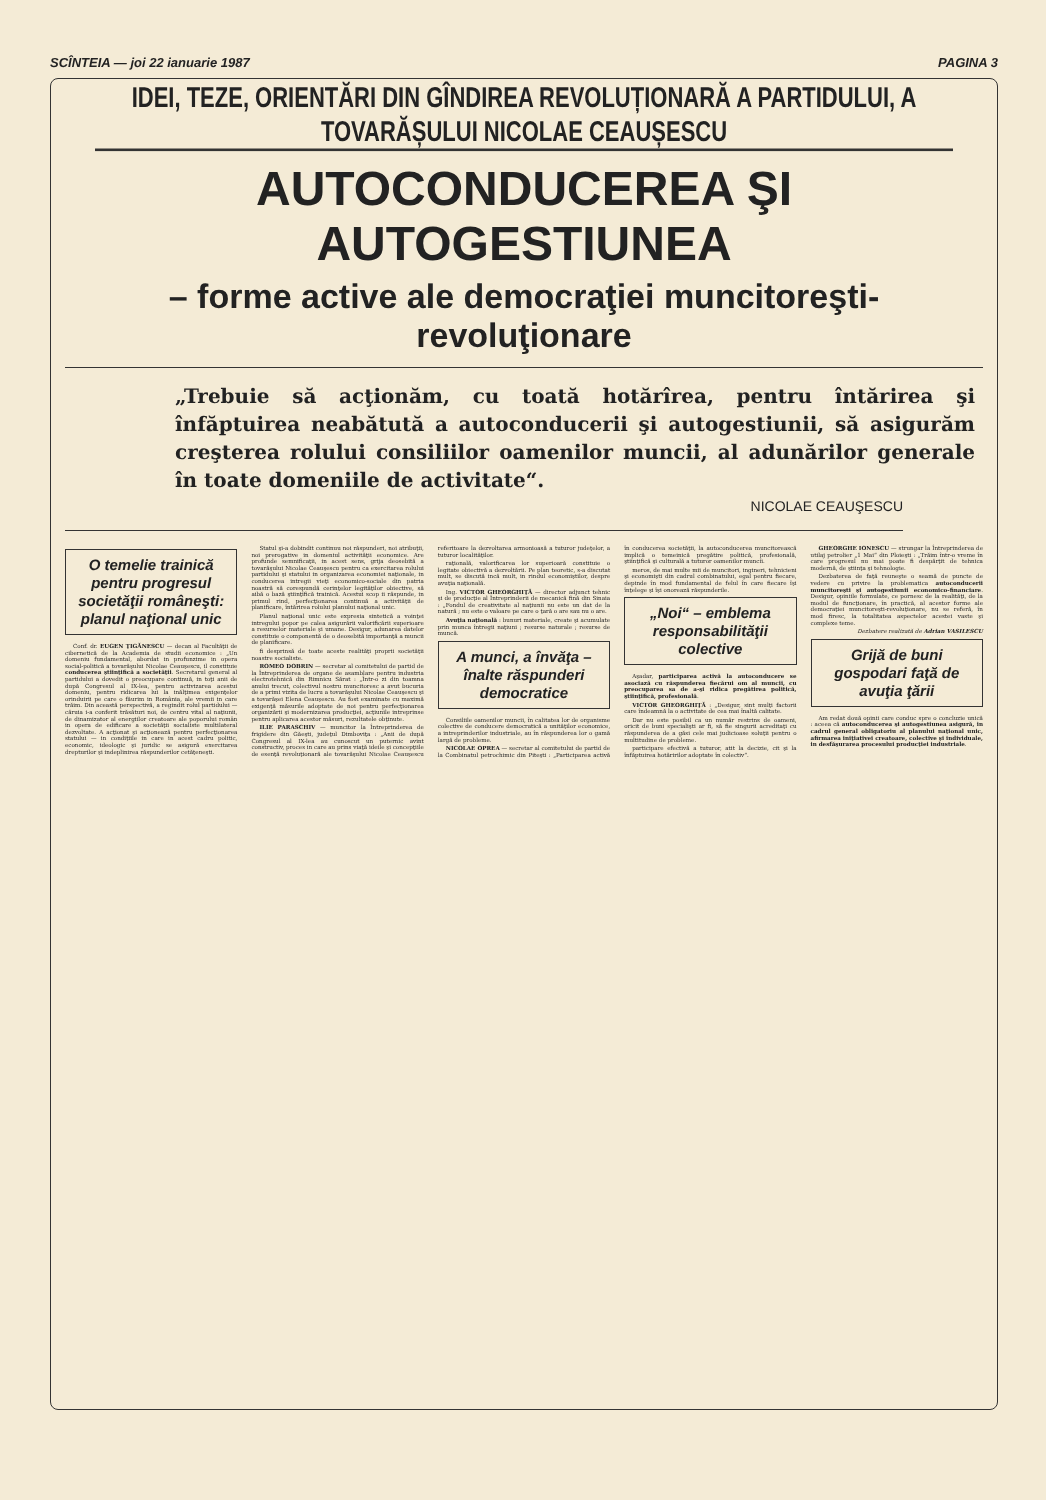SCÎNTEIA — joi 22 ianuarie 1987 PAGINA 3
IDEI, TEZE, ORIENTĂRI DIN GÎNDIREA REVOLUȚIONARĂ A PARTIDULUI, A TOVARĂȘULUI NICOLAE CEAUȘESCU
AUTOCONDUCEREA ŞI AUTOGESTIUNEA
– forme active ale democraţiei muncitoreşti-revoluţionare
„Trebuie să acţionăm, cu toată hotărîrea, pentru întărirea şi înfăptuirea neabătută a autoconducerii şi autogestiunii, să asigurăm creşterea rolului consiliilor oamenilor muncii, al adunărilor generale în toate domeniile de activitate“.
NICOLAE CEAUŞESCU
O temelie trainică pentru progresul societăţii româneşti: planul naţional unic
Conf. dr. EUGEN ŢIGĂNESCU — decan al Facultăţii de cibernetică de la Academia de studii economice : „Un domeniu fundamental, abordat in profunzime in opera social-politică a tovarăşului Nicolae Ceauşescu, il constituie conducerea ştiinţifică a societăţii. Secretarul general al partidului a dovedit o preocupare continuă, in toţi anii de după Congresul al IX-lea, pentru activizarea acestui domeniu, pentru ridicarea lui la inălţimea exigenţelor orinduirii pe care o făurim in România, ale vremii in care trăim. Din această perspectivă, a regindit rolul partidului — căruia i-a conferit trăsături noi, de centru vital al naţiunii, de dinamizator al energiilor creatoare ale poporului român in opera de edificare a societăţii socialiste multilateral dezvoltate. A acţionat şi acţionează pentru perfecţionarea statului — in condiţiile in care in acest cadru politic, economic, ideologic şi juridic se asigură exercitarea drepturilor şi indeplinirea răspunderilor cetăţeneşti.
Statul şi-a dobindit continuu noi răspunderi, noi atribuţii, noi prerogative in domeniul activităţii economice. Are profunde semnificaţii, in acest sens, grija deosebită a tovarăşului Nicolae Ceauşescu pentru ca exercitarea rolului partidului şi statului in organizarea economiei naţionale, in conducerea intregii vieţi economico-sociale din patria noastră să corespundă cerinţelor legităţilor obiective, să aibă o bază ştiinţifică trainică. Acestui scop ii răspunde, in primul rind, perfecţionarea continuă a activităţii de planificare, întărirea rolului planului naţional unic.
Planul naţional unic este expresia sintetică a voinţei intregului popor pe calea asigurării valorificării superioare a resurselor materiale şi umane. Desigur, adunarea datelor constituie o componentă de o deosebită importanţă a muncii de planificare.
fi desprinsă de toate aceste realităţi proprii societăţii noastre socialiste.
ROMEO DOBRIN — secretar al comitetului de partid de la Întreprinderea de organe de asamblare pentru industria electrotehnică din Rimnicu Sărat : „Într-o zi din toamna anului trecut, colectivul nostru muncitoresc a avut bucuria de a primi vizita de lucru a tovarăşului Nicolae Ceauşescu şi a tovarăşei Elena Ceauşescu. Au fost examinate cu maximă exigenţă măsurile adoptate de noi pentru perfecţionarea organizării şi modernizarea producţiei, acţiunile intreprinse pentru aplicarea acestor măsuri, rezultatele obţinute.
ILIE PARASCHIV — muncitor la Întreprinderea de frigidere din Găeşti, judeţul Dimboviţa : „Anii de după Congresul al IX-lea au cunoscut un puternic avint constructiv, proces in care au prins viaţă ideile şi concepţiile de esenţă revoluţionară ale tovarăşului Nicolae Ceauşescu referitoare la dezvoltarea armonioasă a tuturor judeţelor, a tuturor localităţilor.
raţională, valorificarea lor superioară constituie o legitate obiectivă a dezvoltării. Pe plan teoretic, s-a discutat mult, se discută incă mult, in rindul economiştilor, despre avuţia naţională.
Ing. VICTOR GHEORGHIŢĂ — director adjunct tehnic şi de producţie al Întreprinderii de mecanică fină din Sinaia : „Fondul de creativitate al naţiunii nu este un dat de la natură ; nu este o valoare pe care o ţară o are sau nu o are.
Avuţia naţională : bunuri materiale, create şi acumulate prin munca întregii naţiuni ; resurse naturale ; resurse de muncă.
A munci, a învăţa – înalte răspunderi democratice
Consiliile oamenilor muncii, în calitatea lor de organisme colective de conducere democratică a unităţilor economice, a intreprinderilor industriale, au în răspunderea lor o gamă largă de probleme.
NICOLAE OPREA — secretar al comitetului de partid de la Combinatul petrochimic din Piteşti : „Participarea activă în conducerea societăţii, la autoconducerea muncitorească implică o temeinică pregătire politică, profesională, ştiinţifică şi culturală a tuturor oamenilor muncii.
meros, de mai multe mii de muncitori, ingineri, tehnicieni şi economişti din cadrul combinatului, egal pentru fiecare, depinde în mod fundamental de felul în care fiecare îşi înţelege şi îşi onorează răspunderile.
„Noi“ – emblema responsabilităţii colective
Aşadar, participarea activă la autoconducere se asociază cu răspunderea fiecărui om al muncii, cu preocuparea sa de a-şi ridica pregătirea politică, ştiinţifică, profesională.
VICTOR GHEORGHIŢĂ : „Desigur, sint mulţi factorii care îndeamnă la o activitate de cea mai înaltă calitate.
Dar nu este posibil ca un număr restrins de oameni, oricit de buni specialişti ar fi, să fie singurii acreditaţi cu răspunderea de a găsi cele mai judicioase soluţii pentru o multitudine de probleme.
participare efectivă a tuturor, atit la decizie, cit şi la înfăptuirea hotăririlor adoptate în colectiv“.
GHEORGHE IONESCU — strungar la Întreprinderea de utilaj petrolier „1 Mai“ din Ploieşti : „Trăim într-o vreme în care progresul nu mai poate fi despărţit de tehnica modernă, de ştiinţa şi tehnologie.
Dezbaterea de faţă reuneşte o seamă de puncte de vedere cu privire la problematica autoconducerii muncitoreşti şi autogestiunii economico-financiare. Desigur, opiniile formulate, ce pornesc de la realităţi, de la modul de funcţionare, în practică, al acestor forme ale democraţiei muncitoreşti-revoluţionare, nu se referă, în mod firesc, la totalitatea aspectelor acestei vaste şi complexe teme.
Dezbatere realizată de Adrian VASILESCU
Grijă de buni gospodari faţă de avuţia ţării
Am redat două opinii care conduc spre o concluzie unică : aceea că autoconducerea şi autogestiunea asigură, in cadrul general obligatoriu al planului naţional unic, afirmarea iniţiativei creatoare, colective şi individuale, in desfăşurarea procesului producţiei industriale.